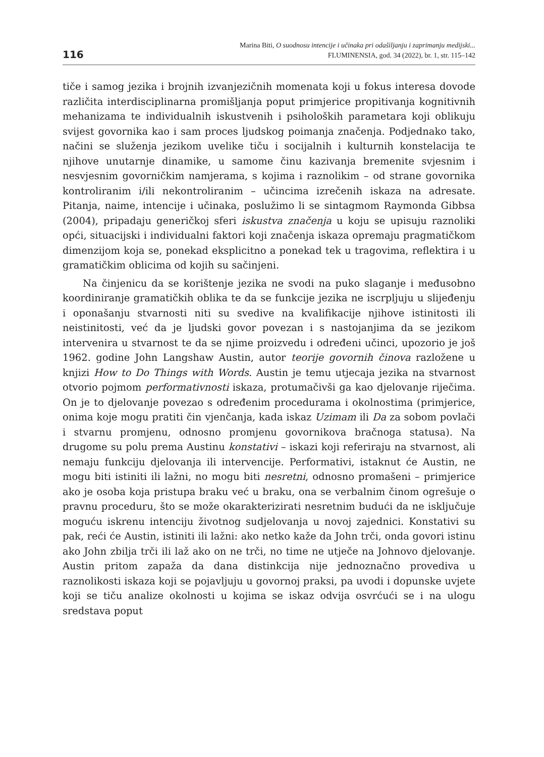116
Marina Biti, O suodnosu intencije i učinaka pri odašiljanju i zaprimanju medijski...
FLUMINENSIA, god. 34 (2022), br. 1, str. 115–142
tiče i samog jezika i brojnih izvanjezičnih momenata koji u fokus interesa dovode različita interdisciplinarna promišljanja poput primjerice propitivanja kognitivnih mehanizama te individualnih iskustvenih i psiholoških parametara koji oblikuju svijest govornika kao i sam proces ljudskog poimanja značenja. Podjednako tako, načini se služenja jezikom uvelike tiču i socijalnih i kulturnih konstelacija te njihove unutarnje dinamike, u samome činu kazivanja bremenite svjesnim i nesvjesnim govorničkim namjerama, s kojima i raznolikim – od strane govornika kontroliranim i/ili nekontroliranim – učincima izrečenih iskaza na adresate. Pitanja, naime, intencije i učinaka, poslužimo li se sintagmom Raymonda Gibbsa (2004), pripadaju generičkoj sferi iskustva značenja u koju se upisuju raznoliki opći, situacijski i individualni faktori koji značenja iskaza opremaju pragmatičkom dimenzijom koja se, ponekad eksplicitno a ponekad tek u tragovima, reflektira i u gramatičkim oblicima od kojih su sačinjeni.
Na činjenicu da se korištenje jezika ne svodi na puko slaganje i međusobno koordiniranje gramatičkih oblika te da se funkcije jezika ne iscrpljuju u slijeđenju i oponašanju stvarnosti niti su svedive na kvalifikacije njihove istinitosti ili neistinitosti, već da je ljudski govor povezan i s nastojanjima da se jezikom intervenira u stvarnost te da se njime proizvedu i određeni učinci, upozorio je još 1962. godine John Langshaw Austin, autor teorije govornih činova razložene u knjizi How to Do Things with Words. Austin je temu utjecaja jezika na stvarnost otvorio pojmom performativnosti iskaza, protumačivši ga kao djelovanje riječima. On je to djelovanje povezao s određenim procedurama i okolnostima (primjerice, onima koje mogu pratiti čin vjenčanja, kada iskaz Uzimam ili Da za sobom povlači i stvarnu promjenu, odnosno promjenu govornikova bračnoga statusa). Na drugome su polu prema Austinu konstativi – iskazi koji referiraju na stvarnost, ali nemaju funkciju djelovanja ili intervencije. Performativi, istaknut će Austin, ne mogu biti istiniti ili lažni, no mogu biti nesretni, odnosno promašeni – primjerice ako je osoba koja pristupa braku već u braku, ona se verbalnim činom ogrešuje o pravnu proceduru, što se može okarakterizirati nesretnim budući da ne isključuje moguću iskrenu intenciju životnog sudjelovanja u novoj zajednici. Konstativi su pak, reći će Austin, istiniti ili lažni: ako netko kaže da John trči, onda govori istinu ako John zbilja trči ili laž ako on ne trči, no time ne utječe na Johnovo djelovanje. Austin pritom zapaža da dana distinkcija nije jednoznačno provediva u raznolikosti iskaza koji se pojavljuju u govornoj praksi, pa uvodi i dopunske uvjete koji se tiču analize okolnosti u kojima se iskaz odvija osvrćući se i na ulogu sredstava poput